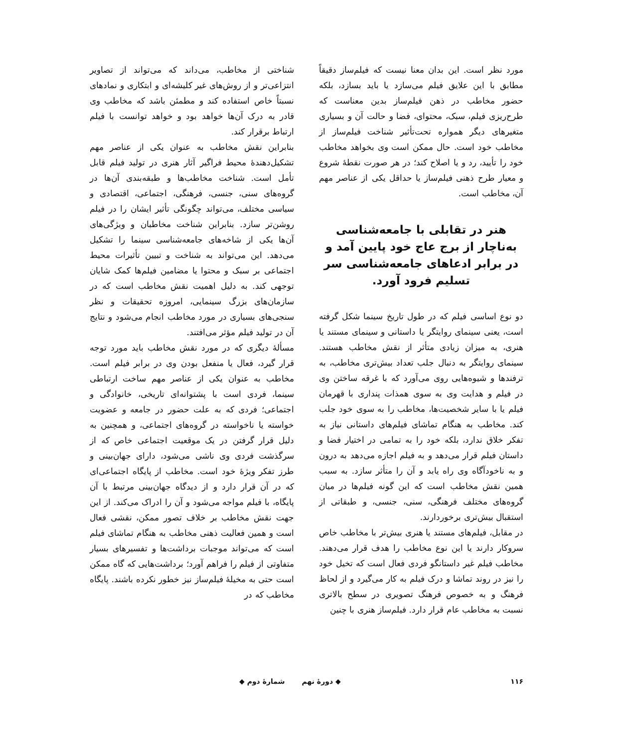مورد نظر است. این بدان معنا نیست که فیلم‌ساز دقیقاً مطابق با این علایق فیلم می‌سازد یا باید بسازد، بلکه حضور مخاطب در ذهن فیلم‌ساز بدین معناست که طرح‌ریزی فیلم، سبک، محتوای، فضا و حالت آن و بسیاری متغیرهای دیگر همواره تحت‌تأثیر شناخت فیلم‌ساز از مخاطب خود است. حال ممکن است وی بخواهد مخاطب خود را تأیید، رد و یا اصلاح کند؛ در هر صورت نقطهٔ شروع و معیار طرح ذهنی فیلم‌ساز یا حداقل یکی از عناصر مهم آن، مخاطب است.
هنر در تقابلی با جامعه‌شناسی به‌ناچار از برج عاج خود پایین آمد و در برابر ادعاهای جامعه‌شناسی سر تسلیم فرود آورد.
دو نوع اساسی فیلم که در طول تاریخ سینما شکل گرفته است، یعنی سینمای روایتگر یا داستانی و سینمای مستند یا هنری، به میزان زیادی متأثر از نقش مخاطب هستند. سینمای روایتگر به دنبال جلب تعداد بیش‌تری مخاطب، به ترفندها و شیوه‌هایی روی می‌آورد که با غرقه ساختن وی در فیلم و هدایت وی به سوی همذات پنداری با قهرمان فیلم یا با سایر شخصیت‌ها، مخاطب را به سوی خود جلب کند. مخاطب به هنگام تماشای فیلم‌های داستانی نیاز به تفکر خلاق ندارد، بلکه خود را به تمامی در اختیار فضا و داستان فیلم قرار می‌دهد و به فیلم اجازه می‌دهد به درون و به ناخودآگاه وی راه یابد و آن را متأثر سازد. به سبب همین نقش مخاطب است که این گونه فیلم‌ها در میان گروه‌های مختلف فرهنگی، سنی، جنسی، و طبقاتی از استقبال بیش‌تری برخوردارند.
در مقابل، فیلم‌های مستند یا هنری بیش‌تر با مخاطب خاص سروکار دارند یا این نوع مخاطب را هدف قرار می‌دهند. مخاطب فیلم غیر داستانگو فردی فعال است که تخیل خود را نیز در روند تماشا و درک فیلم به کار می‌گیرد و از لحاظ فرهنگ و به خصوص فرهنگ تصویری در سطح بالاتری نسبت به مخاطب عام قرار دارد. فیلم‌ساز هنری با چنین
شناختی از مخاطب، می‌داند که می‌تواند از تصاویر انتزاعی‌تر و از روش‌های غیر کلیشه‌ای و ابتکاری و نمادهای نسبتاً خاص استفاده کند و مطمئن باشد که مخاطب وی قادر به درک آن‌ها خواهد بود و خواهد توانست با فیلم ارتباط برقرار کند.
بنابراین نقش مخاطب به عنوان یکی از عناصر مهم تشکیل‌دهندهٔ محیط فراگیر آثار هنری در تولید فیلم قابل تأمل است. شناخت مخاطب‌ها و طبقه‌بندی آن‌ها در گروه‌های سنی، جنسی، فرهنگی، اجتماعی، اقتصادی و سیاسی مختلف، می‌تواند چگونگی تأثیر ایشان را در فیلم روشن‌تر سازد. بنابراین شناخت مخاطبان و ویژگی‌های آن‌ها یکی از شاخه‌های جامعه‌شناسی سینما را تشکیل می‌دهد. این می‌تواند به شناخت و تبیین تأثیرات محیط اجتماعی بر سبک و محتوا یا مضامین فیلم‌ها کمک شایان توجهی کند. به دلیل اهمیت نقش مخاطب است که در سازمان‌های بزرگ سینمایی، امروزه تحقیقات و نظر سنجی‌های بسیاری در مورد مخاطب انجام می‌شود و نتایج آن در تولید فیلم مؤثر می‌افتند.
مسألهٔ دیگری که در مورد نقش مخاطب باید مورد توجه قرار گیرد، فعال یا منفعل بودن وی در برابر فیلم است. مخاطب به عنوان یکی از عناصر مهم ساخت ارتباطی سینما، فردی است با پشتوانه‌ای تاریخی، خانوادگی و اجتماعی؛ فردی که به علت حضور در جامعه و عضویت خواسته یا ناخواسته در گروه‌های اجتماعی، و همچنین به دلیل قرار گرفتن در یک موقعیت اجتماعی خاص که از سرگذشت فردی وی ناشی می‌شود، دارای جهان‌بینی و طرز تفکر ویژهٔ خود است. مخاطب از پایگاه اجتماعی‌ای که در آن قرار دارد و از دیدگاه جهان‌بینی مرتبط با آن پایگاه، با فیلم مواجه می‌شود و آن را ادراک می‌کند. از این جهت نقش مخاطب بر خلاف تصور ممکن، نقشی فعال است و همین فعالیت ذهنی مخاطب به هنگام تماشای فیلم است که می‌تواند موجبات برداشت‌ها و تفسیرهای بسیار متفاوتی از فیلم را فراهم آورد؛ برداشت‌هایی که گاه ممکن است حتی به مخیلهٔ فیلم‌ساز نیز خطور نکرده باشند. پایگاه مخاطب که در
۱۱۶ ◆ دورهٔ نهم شمارهٔ دوم ◆